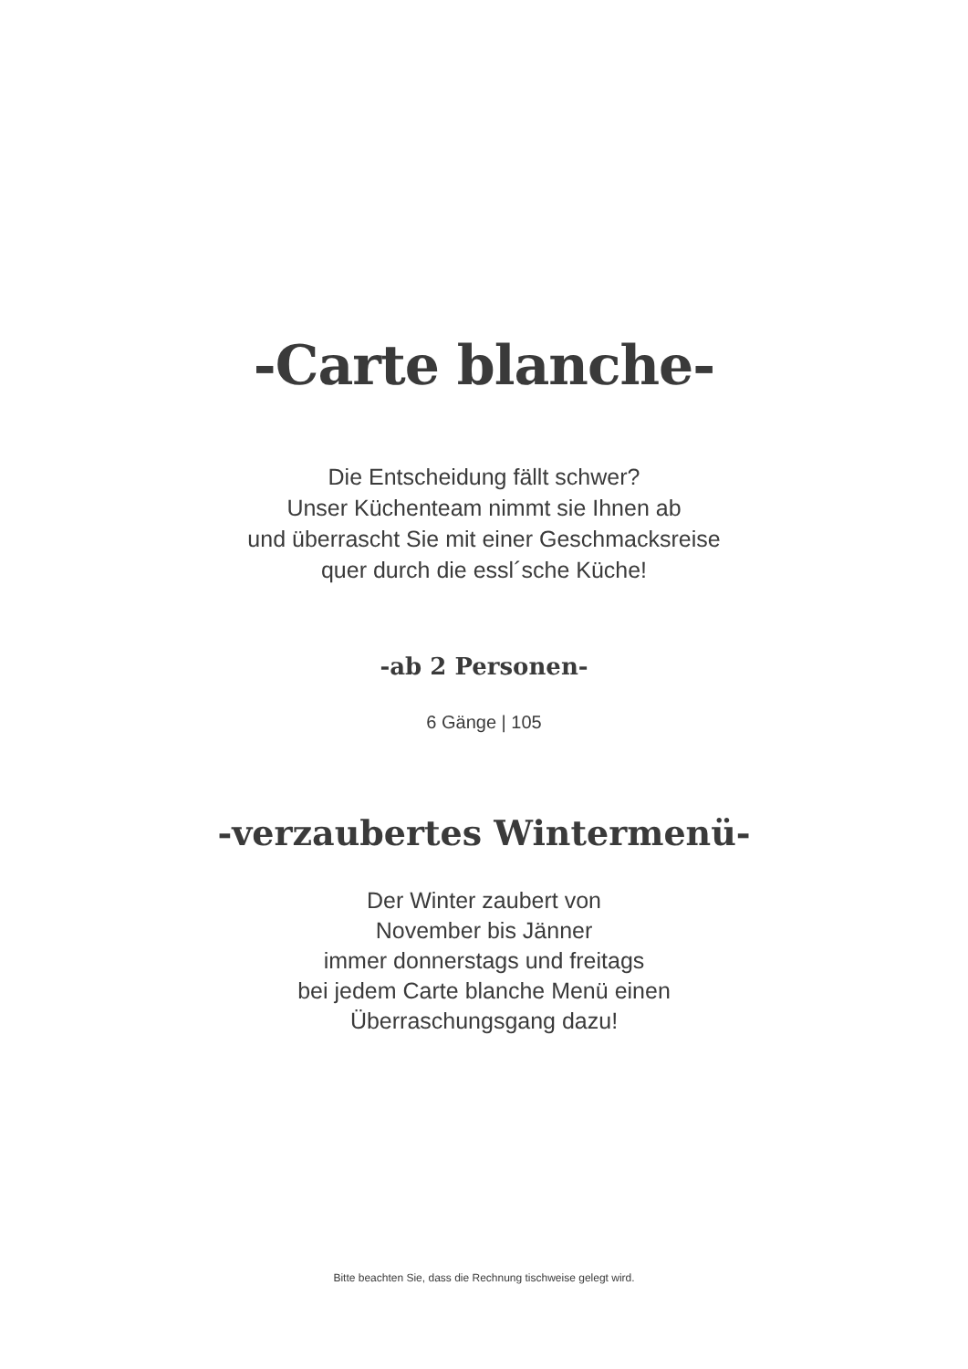-Carte blanche-
Die Entscheidung fällt schwer?
Unser Küchenteam nimmt sie Ihnen ab
und überrascht Sie mit einer Geschmacksreise
quer durch die essl´sche Küche!
-ab 2 Personen-
6 Gänge | 105
-verzaubertes Wintermenü-
Der Winter zaubert von
November bis Jänner
immer donnerstags und freitags
bei jedem Carte blanche Menü einen
Überraschungsgang dazu!
Bitte beachten Sie, dass die Rechnung tischweise gelegt wird.